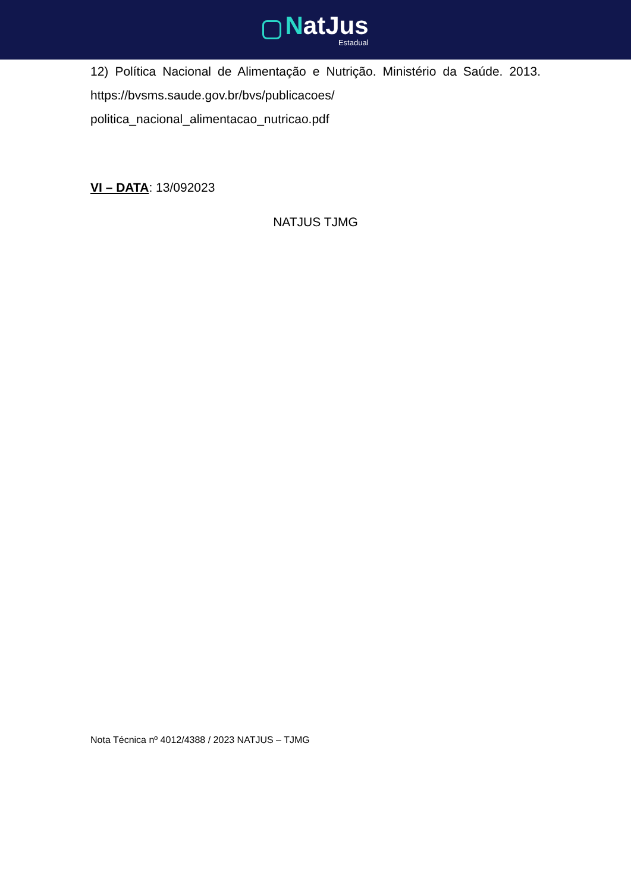NatJus
Estadual
12) Política Nacional de Alimentação e Nutrição. Ministério da Saúde. 2013. https://bvsms.saude.gov.br/bvs/publicacoes/ politica_nacional_alimentacao_nutricao.pdf
VI – DATA: 13/092023
NATJUS TJMG
Nota Técnica nº 4012/4388 / 2023 NATJUS – TJMG